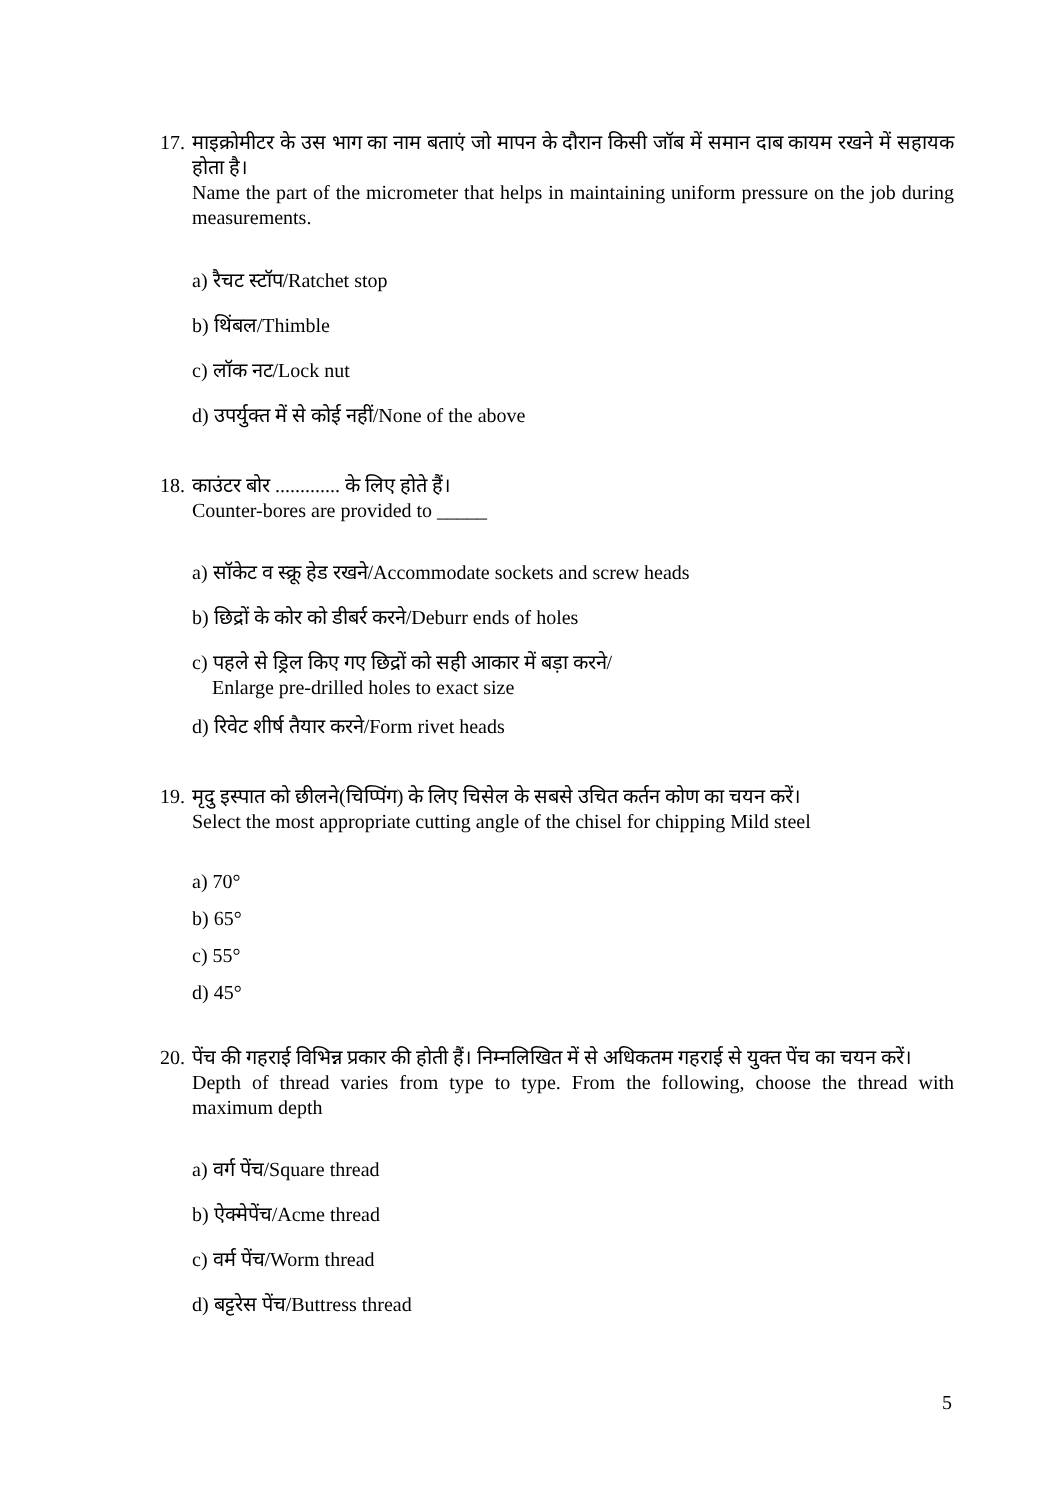17. माइक्रोमीटर के उस भाग का नाम बताएं जो मापन के दौरान किसी जॉब में समान दाब कायम रखने में सहायक होता है।
Name the part of the micrometer that helps in maintaining uniform pressure on the job during measurements.
a) रैचट स्टॉप/Ratchet stop
b) थिंबल/Thimble
c) लॉक नट/Lock nut
d) उपर्युक्त में से कोई नहीं/None of the above
18. काउंटर बोर ............. के लिए होते हैं।
Counter-bores are provided to _____
a) सॉकेट व स्क्रू हेड रखने/Accommodate sockets and screw heads
b) छिद्रों के कोर को डीबर्र करने/Deburr ends of holes
c) पहले से ड्रिल किए गए छिद्रों को सही आकार में बड़ा करने/
Enlarge pre-drilled holes to exact size
d) रिवेट शीर्ष तैयार करने/Form rivet heads
19. मृदु इस्पात को छीलने(चिप्पिंग) के लिए चिसेल के सबसे उचित कर्तन कोण का चयन करें।
Select the most appropriate cutting angle of the chisel for chipping Mild steel
a) 70°
b) 65°
c) 55°
d) 45°
20. पेंच की गहराई विभिन्न प्रकार की होती हैं। निम्नलिखित में से अधिकतम गहराई से युक्त पेंच का चयन करें।
Depth of thread varies from type to type. From the following, choose the thread with maximum depth
a) वर्ग पेंच/Square thread
b) ऐक्मेपेंच/Acme thread
c) वर्म पेंच/Worm thread
d) बट्टरेस पेंच/Buttress thread
5